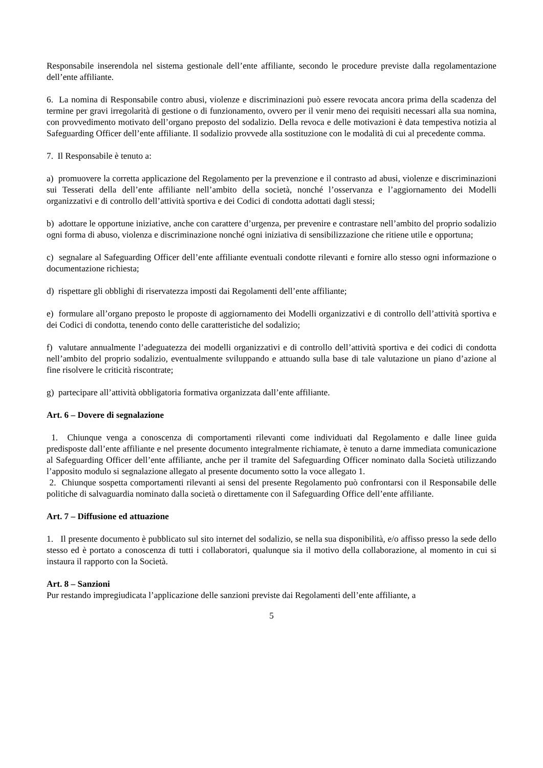Responsabile inserendola nel sistema gestionale dell’ente affiliante, secondo le procedure previste dalla regolamentazione dell’ente affiliante.
6. La nomina di Responsabile contro abusi, violenze e discriminazioni può essere revocata ancora prima della scadenza del termine per gravi irregolarità di gestione o di funzionamento, ovvero per il venir meno dei requisiti necessari alla sua nomina, con provvedimento motivato dell’organo preposto del sodalizio. Della revoca e delle motivazioni è data tempestiva notizia al Safeguarding Officer dell’ente affiliante. Il sodalizio provvede alla sostituzione con le modalità di cui al precedente comma.
7. Il Responsabile è tenuto a:
a) promuovere la corretta applicazione del Regolamento per la prevenzione e il contrasto ad abusi, violenze e discriminazioni sui Tesserati della dell’ente affiliante nell’ambito della società, nonché l’osservanza e l’aggiornamento dei Modelli organizzativi e di controllo dell’attività sportiva e dei Codici di condotta adottati dagli stessi;
b) adottare le opportune iniziative, anche con carattere d’urgenza, per prevenire e contrastare nell’ambito del proprio sodalizio ogni forma di abuso, violenza e discriminazione nonché ogni iniziativa di sensibilizzazione che ritiene utile e opportuna;
c) segnalare al Safeguarding Officer dell’ente affiliante eventuali condotte rilevanti e fornire allo stesso ogni informazione o documentazione richiesta;
d) rispettare gli obblighi di riservatezza imposti dai Regolamenti dell’ente affiliante;
e) formulare all’organo preposto le proposte di aggiornamento dei Modelli organizzativi e di controllo dell’attività sportiva e dei Codici di condotta, tenendo conto delle caratteristiche del sodalizio;
f) valutare annualmente l’adeguatezza dei modelli organizzativi e di controllo dell’attività sportiva e dei codici di condotta nell’ambito del proprio sodalizio, eventualmente sviluppando e attuando sulla base di tale valutazione un piano d’azione al fine risolvere le criticità riscontrate;
g) partecipare all’attività obbligatoria formativa organizzata dall’ente affiliante.
Art. 6 – Dovere di segnalazione
1. Chiunque venga a conoscenza di comportamenti rilevanti come individuati dal Regolamento e dalle linee guida predisposte dall’ente affiliante e nel presente documento integralmente richiamate, è tenuto a darne immediata comunicazione al Safeguarding Officer dell’ente affiliante, anche per il tramite del Safeguarding Officer nominato dalla Società utilizzando l’apposito modulo si segnalazione allegato al presente documento sotto la voce allegato 1.
2. Chiunque sospetta comportamenti rilevanti ai sensi del presente Regolamento può confrontarsi con il Responsabile delle politiche di salvaguardia nominato dalla società o direttamente con il Safeguarding Office dell’ente affiliante.
Art. 7 – Diffusione ed attuazione
1. Il presente documento è pubblicato sul sito internet del sodalizio, se nella sua disponibilità, e/o affisso presso la sede dello stesso ed è portato a conoscenza di tutti i collaboratori, qualunque sia il motivo della collaborazione, al momento in cui si instaura il rapporto con la Società.
Art. 8 – Sanzioni
Pur restando impregiudicata l’applicazione delle sanzioni previste dai Regolamenti dell’ente affiliante, a
5